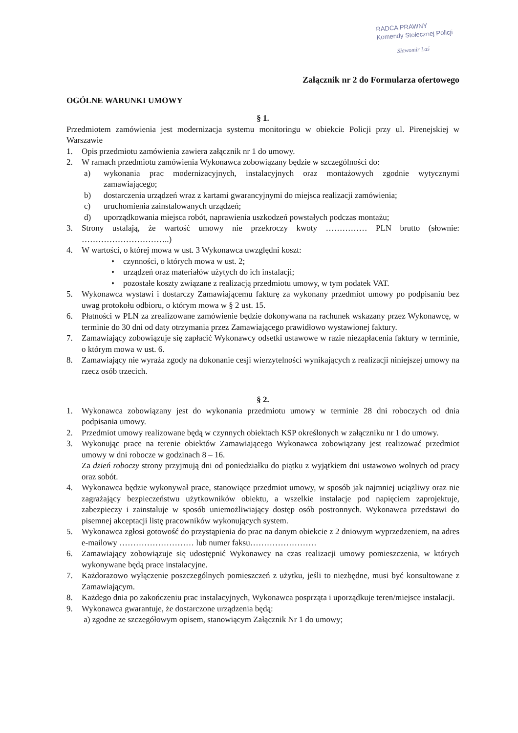RADCA PRAWNY
Komendy Stołecznej Policji
Sławomir Laś
Załącznik nr 2 do Formularza ofertowego
OGÓLNE WARUNKI UMOWY
§ 1.
Przedmiotem zamówienia jest modernizacja systemu monitoringu w obiekcie Policji przy ul. Pirenejskiej w Warszawie
1. Opis przedmiotu zamówienia zawiera załącznik nr 1 do umowy.
2. W ramach przedmiotu zamówienia Wykonawca zobowiązany będzie w szczególności do:
a) wykonania prac modernizacyjnych, instalacyjnych oraz montażowych zgodnie wytycznymi zamawiającego;
b) dostarczenia urządzeń wraz z kartami gwarancyjnymi do miejsca realizacji zamówienia;
c) uruchomienia zainstalowanych urządzeń;
d) uporządkowania miejsca robót, naprawienia uszkodzeń powstałych podczas montażu;
3. Strony ustalają, że wartość umowy nie przekroczy kwoty …………… PLN brutto (słownie: …………………………..)
4. W wartości, o której mowa w ust. 3 Wykonawca uwzględni koszt:
• czynności, o których mowa w ust. 2;
• urządzeń oraz materiałów użytych do ich instalacji;
• pozostałe koszty związane z realizacją przedmiotu umowy, w tym podatek VAT.
5. Wykonawca wystawi i dostarczy Zamawiającemu fakturę za wykonany przedmiot umowy po podpisaniu bez uwag protokołu odbioru, o którym mowa w § 2 ust. 15.
6. Płatności w PLN za zrealizowane zamówienie będzie dokonywana na rachunek wskazany przez Wykonawcę, w terminie do 30 dni od daty otrzymania przez Zamawiającego prawidłowo wystawionej faktury.
7. Zamawiający zobowiązuje się zapłacić Wykonawcy odsetki ustawowe w razie niezapłacenia faktury w terminie, o którym mowa w ust. 6.
8. Zamawiający nie wyraża zgody na dokonanie cesji wierzytelności wynikających z realizacji niniejszej umowy na rzecz osób trzecich.
§ 2.
1. Wykonawca zobowiązany jest do wykonania przedmiotu umowy w terminie 28 dni roboczych od dnia podpisania umowy.
2. Przedmiot umowy realizowane będą w czynnych obiektach KSP określonych w załączniku nr 1 do umowy.
3. Wykonując prace na terenie obiektów Zamawiającego Wykonawca zobowiązany jest realizować przedmiot umowy w dni robocze w godzinach 8 – 16.
Za dzień roboczy strony przyjmują dni od poniedziałku do piątku z wyjątkiem dni ustawowo wolnych od pracy oraz sobót.
4. Wykonawca będzie wykonywał prace, stanowiące przedmiot umowy, w sposób jak najmniej uciążliwy oraz nie zagrażający bezpieczeństwu użytkowników obiektu, a wszelkie instalacje pod napięciem zaprojektuje, zabezpieczy i zainstaluje w sposób uniemożliwiający dostęp osób postronnych. Wykonawca przedstawi do pisemnej akceptacji listę pracowników wykonujących system.
5. Wykonawca zgłosi gotowość do przystąpienia do prac na danym obiekcie z 2 dniowym wyprzedzeniem, na adres e-mailowy ……………………… lub numer faksu……………………
6. Zamawiający zobowiązuje się udostępnić Wykonawcy na czas realizacji umowy pomieszczenia, w których wykonywane będą prace instalacyjne.
7. Każdorazowo wyłączenie poszczególnych pomieszczeń z użytku, jeśli to niezbędne, musi być konsultowane z Zamawiającym.
8. Każdego dnia po zakończeniu prac instalacyjnych, Wykonawca posprząta i uporządkuje teren/miejsce instalacji.
9. Wykonawca gwarantuje, że dostarczone urządzenia będą:
a) zgodne ze szczegółowym opisem, stanowiącym Załącznik Nr 1 do umowy;